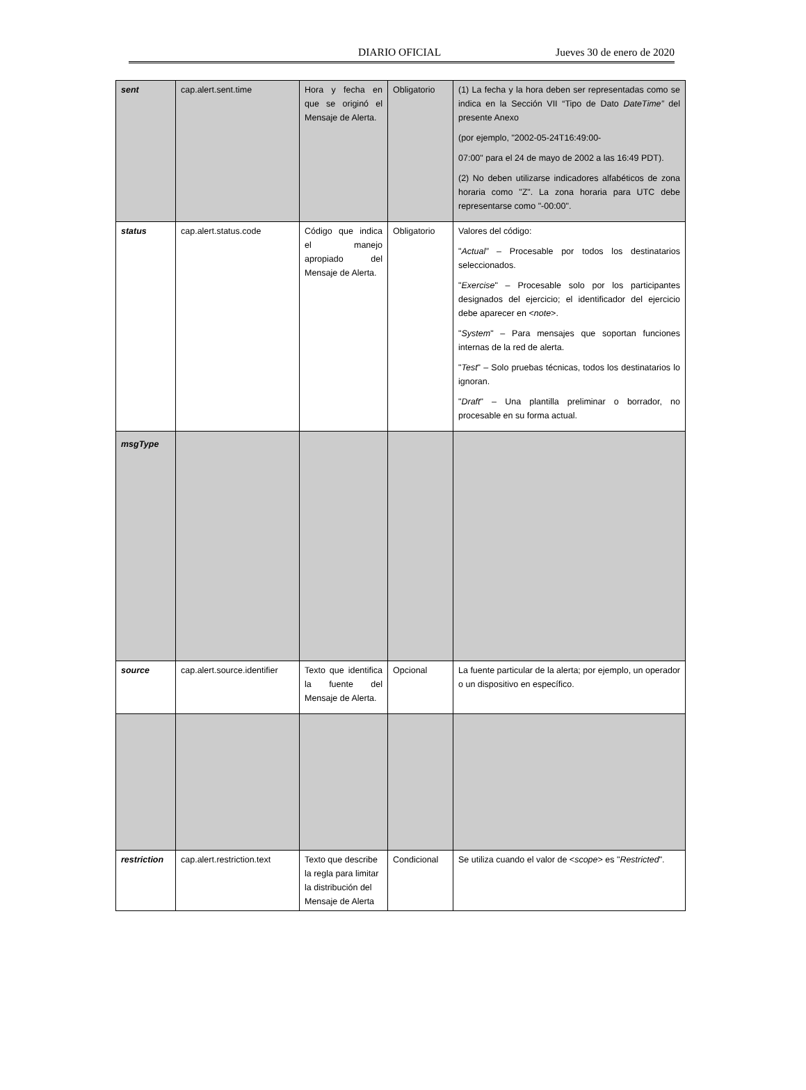DIARIO OFICIAL Jueves 30 de enero de 2020
| sent | cap.alert.sent.time | Hora y fecha en que se originó el Mensaje de Alerta. | Obligatorio | (1) La fecha y la hora deben ser representadas como se indica en la Sección VII “Tipo de Dato DateTime” del presente Anexo (por ejemplo, "2002-05-24T16:49:00- 07:00" para el 24 de mayo de 2002 a las 16:49 PDT). (2) No deben utilizarse indicadores alfabéticos de zona horaria como "Z". La zona horaria para UTC debe representarse como "-00:00". |
| status | cap.alert.status.code | Código que indica el manejo apropiado del Mensaje de Alerta. | Obligatorio | Valores del código: " Actual” – Procesable por todos los destinatarios seleccionados. " Exercise " – Procesable solo por los participantes designados del ejercicio; el identificador del ejercicio debe aparecer en < note >. " System " – Para mensajes que soportan funciones internas de la red de alerta. " Test " – Solo pruebas técnicas, todos los destinatarios lo ignoran. " Draft " – Una plantilla preliminar o borrador, no procesable en su forma actual. |
| msgType | | | | |
| source | cap.alert.source.identifier | Texto que identifica la fuente del Mensaje de Alerta. | Opcional | La fuente particular de la alerta; por ejemplo, un operador o un dispositivo en específico. |
| restriction | cap.alert.restriction.text | Texto que describe la regla para limitar la distribución del Mensaje de Alerta | Condicional | Se utiliza cuando el valor de < scope > es " Restricted ". |